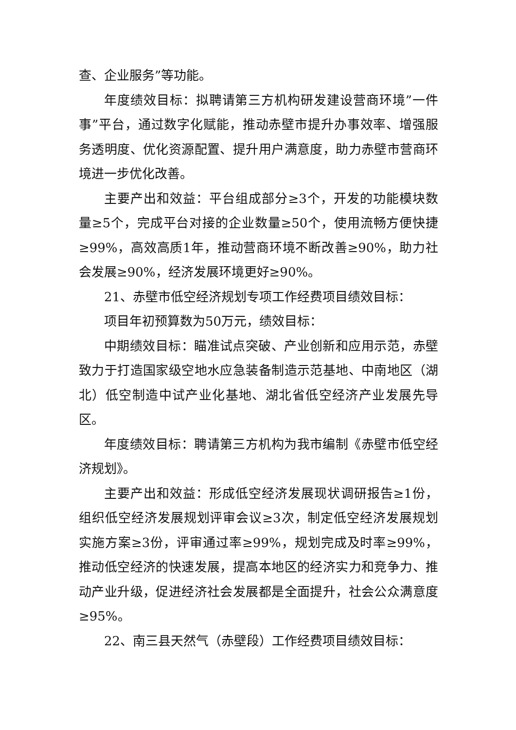查、企业服务”等功能。
年度绩效目标：拟聘请第三方机构研发建设营商环境”一件事”平台，通过数字化赋能，推动赤壁市提升办事效率、增强服务透明度、优化资源配置、提升用户满意度，助力赤壁市营商环境进一步优化改善。
主要产出和效益：平台组成部分≥3个，开发的功能模块数量≥5个，完成平台对接的企业数量≥50个，使用流畅方便快捷≥99%，高效高质1年，推动营商环境不断改善≥90%，助力社会发展≥90%，经济发展环境更好≥90%。
21、赤壁市低空经济规划专项工作经费项目绩效目标：
项目年初预算数为50万元，绩效目标：
中期绩效目标：瞄准试点突破、产业创新和应用示范，赤壁致力于打造国家级空地水应急装备制造示范基地、中南地区（湖北）低空制造中试产业化基地、湖北省低空经济产业发展先导区。
年度绩效目标：聘请第三方机构为我市编制《赤壁市低空经济规划》。
主要产出和效益：形成低空经济发展现状调研报告≥1份，组织低空经济发展规划评审会议≥3次，制定低空经济发展规划实施方案≥3份，评审通过率≥99%，规划完成及时率≥99%，推动低空经济的快速发展，提高本地区的经济实力和竞争力、推动产业升级，促进经济社会发展都是全面提升，社会公众满意度≥95%。
22、南三县天然气（赤壁段）工作经费项目绩效目标：